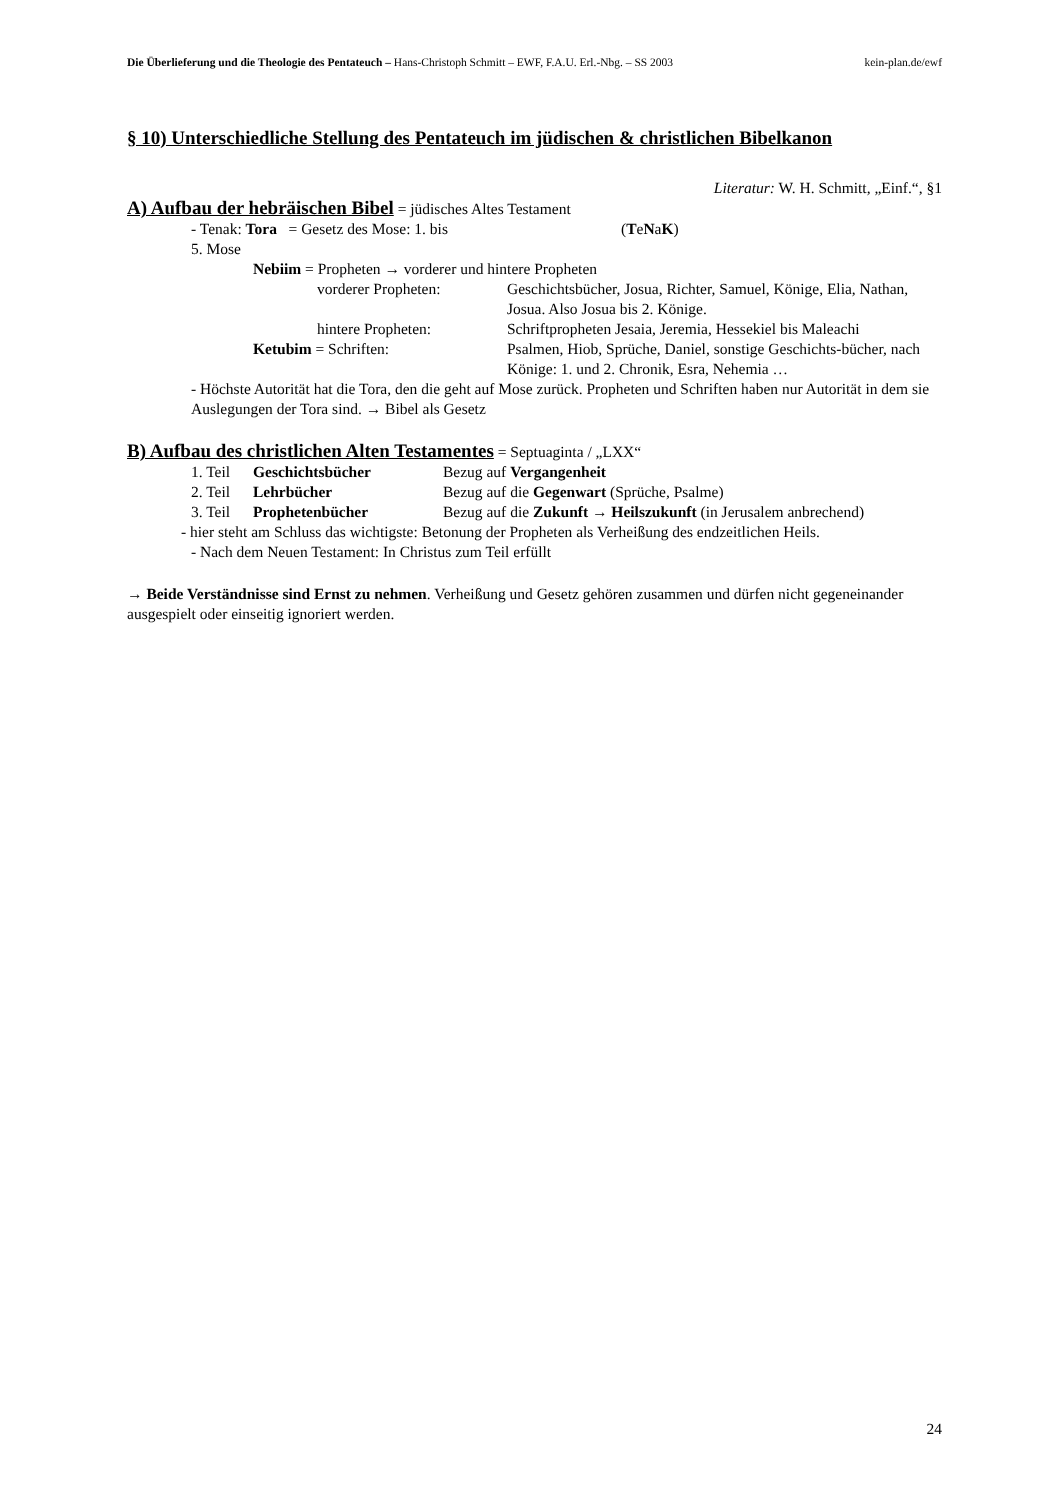Die Überlieferung und die Theologie des Pentateuch – Hans-Christoph Schmitt – EWF, F.A.U. Erl.-Nbg. – SS 2003 kein-plan.de/ewf
§ 10) Unterschiedliche Stellung des Pentateuch im jüdischen & christlichen Bibelkanon
Literatur: W. H. Schmitt, „Einf.“, §1
A) Aufbau der hebräischen Bibel
= jüdisches Altes Testament
- Tenak: Tora = Gesetz des Mose: 1. bis 5. Mose (TeNaK)
Nebiim = Propheten → vorderer und hintere Propheten
vorderer Propheten: Geschichtsbücher, Josua, Richter, Samuel, Könige, Elia, Nathan, Josua. Also Josua bis 2. Könige.
hintere Propheten: Schriftpropheten Jesaia, Jeremia, Hessekiel bis Maleachi
Ketubim = Schriften: Psalmen, Hiob, Sprüche, Daniel, sonstige Geschichts-bücher, nach Könige: 1. und 2. Chronik, Esra, Nehemia …
- Höchste Autorität hat die Tora, den die geht auf Mose zurück. Propheten und Schriften haben nur Autorität in dem sie Auslegungen der Tora sind. → Bibel als Gesetz
B) Aufbau des christlichen Alten Testamentes
= Septuaginta / „LXX“
1. Teil Geschichtsbücher Bezug auf Vergangenheit
2. Teil Lehrbücher Bezug auf die Gegenwart (Sprüche, Psalme)
3. Teil Prophetenbücher Bezug auf die Zukunft → Heilszukunft (in Jerusalem anbrechend)
- hier steht am Schluss das wichtigste: Betonung der Propheten als Verheißung des endzeitlichen Heils.
- Nach dem Neuen Testament: In Christus zum Teil erfüllt
→ Beide Verständnisse sind Ernst zu nehmen. Verheißung und Gesetz gehören zusammen und dürfen nicht gegeneinander ausgespielt oder einseitig ignoriert werden.
24